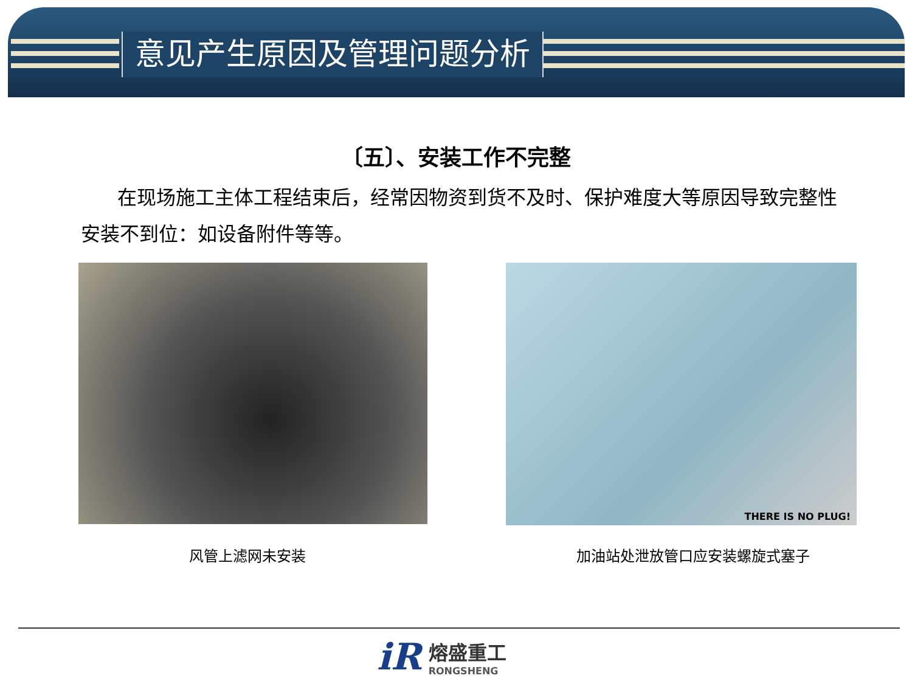意见产生原因及管理问题分析
〔五〕、安装工作不完整
在现场施工主体工程结束后，经常因物资到货不及时、保护难度大等原因导致完整性安装不到位：如设备附件等等。
THERE IS NO PLUG!
风管上滤网未安装 加油站处泄放管口应安装螺旋式塞子
iR
熔盛重工
RONGSHENG